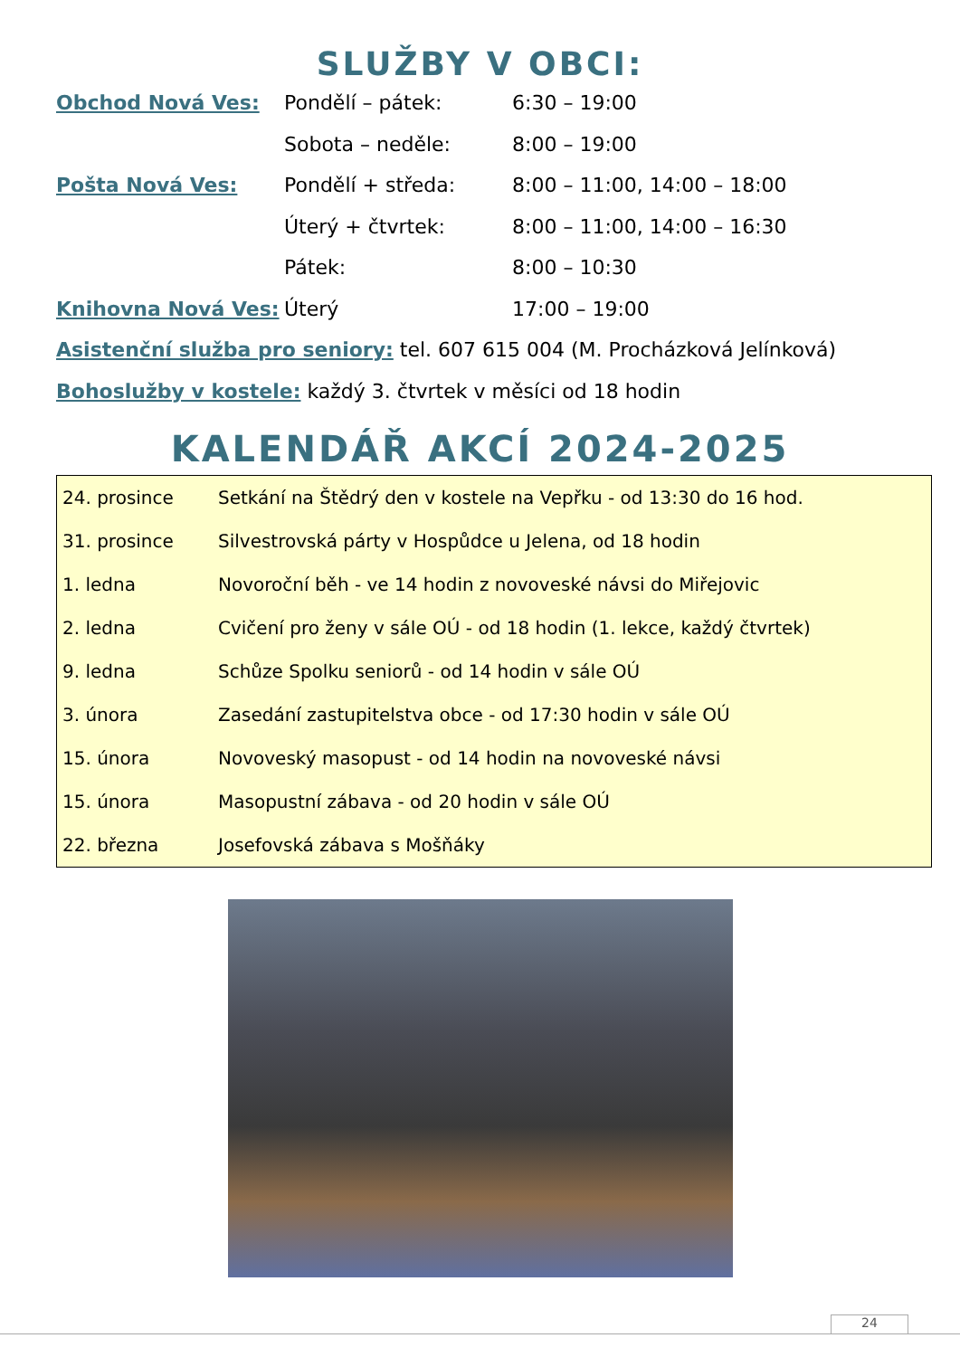SLUŽBY V OBCI:
| Obchod Nová Ves: | Pondělí – pátek: | 6:30 – 19:00 |
| | Sobota – neděle: | 8:00 – 19:00 |
| Pošta Nová Ves: | Pondělí + středa: | 8:00 – 11:00, 14:00 – 18:00 |
| | Úterý + čtvrtek: | 8:00 – 11:00, 14:00 – 16:30 |
| | Pátek: | 8:00 – 10:30 |
| Knihovna Nová Ves: | Úterý | 17:00 – 19:00 |
Asistenční služba pro seniory: tel. 607 615 004 (M. Procházková Jelínková)
Bohoslužby v kostele: každý 3. čtvrtek v měsíci od 18 hodin
KALENDÁŘ AKCÍ 2024-2025
| 24. prosince | Setkání na Štědrý den v kostele na Vepřku - od 13:30 do 16 hod. |
| 31. prosince | Silvestrovská párty v Hospůdce u Jelena, od 18 hodin |
| 1. ledna | Novoroční běh - ve 14 hodin z novoveské návsi do Miřejovic |
| 2. ledna | Cvičení pro ženy v sále OÚ - od 18 hodin (1. lekce, každý čtvrtek) |
| 9. ledna | Schůze Spolku seniorů - od 14 hodin v sále OÚ |
| 3. února | Zasedání zastupitelstva obce - od 17:30 hodin v sále OÚ |
| 15. února | Novoveský masopust - od 14 hodin na novoveské návsi |
| 15. února | Masopustní zábava - od 20 hodin v sále OÚ |
| 22. března | Josefovská zábava s Mošňáky |
24